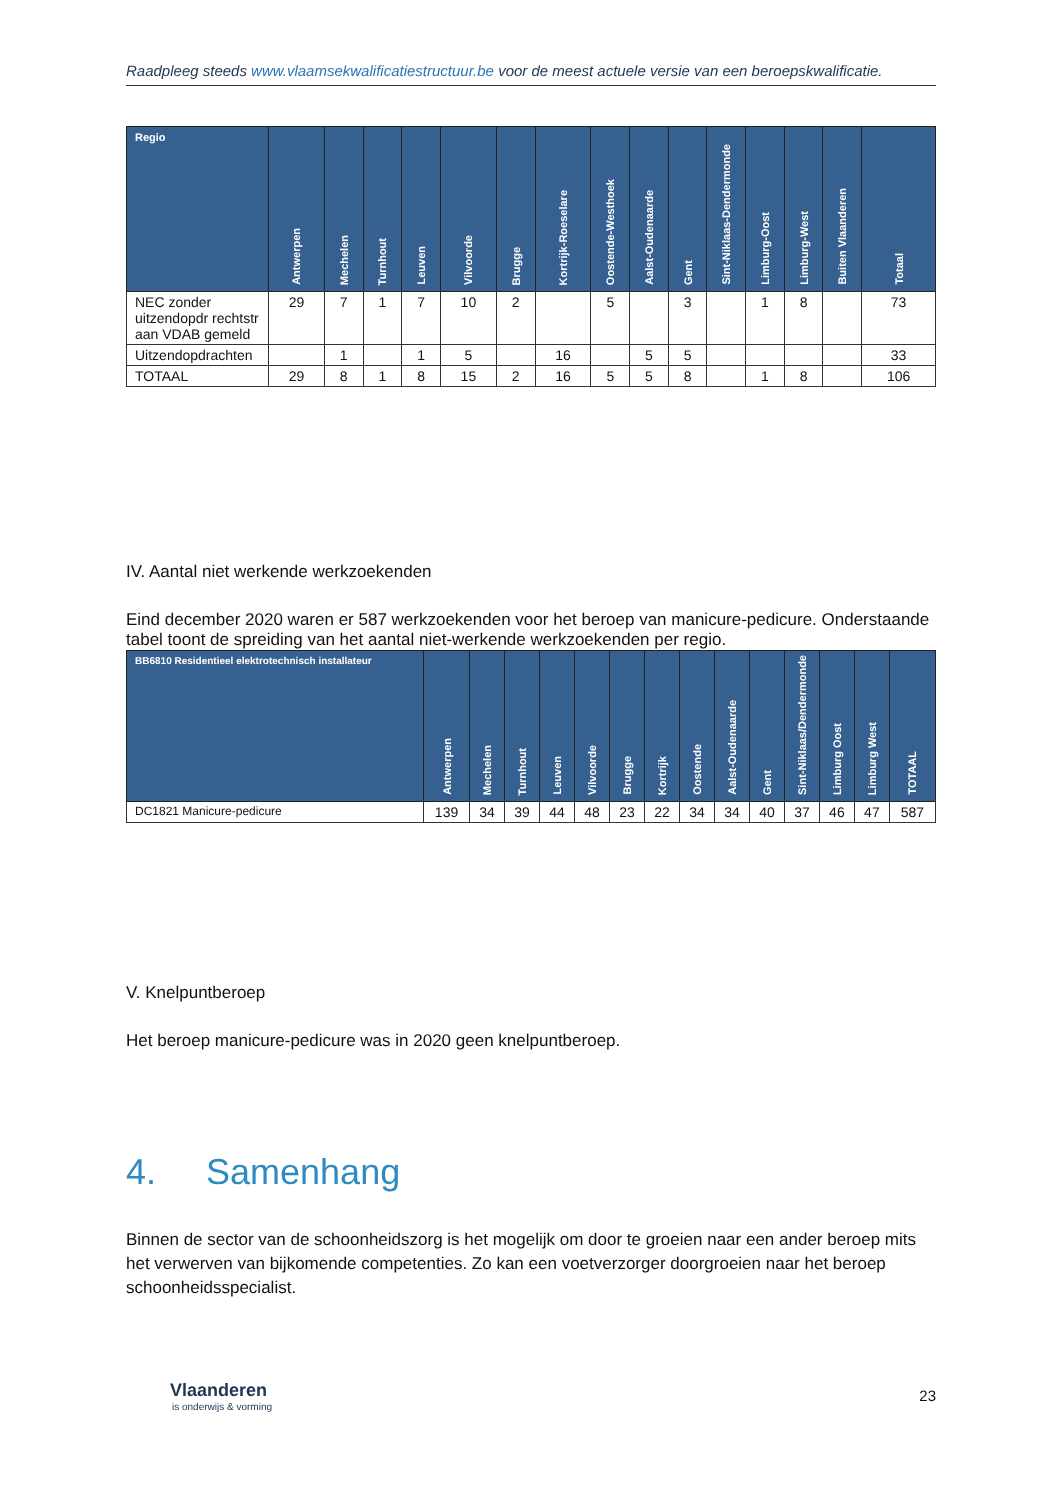Raadpleeg steeds www.vlaamsekwalificatiestructuur.be voor de meest actuele versie van een beroepskwalificatie.
| Regio | Antwerpen | Mechelen | Turnhout | Leuven | Vilvoorde | Brugge | Kortrijk-Roeselare | Oostende-Westhoek | Aalst-Oudenaarde | Gent | Sint-Niklaas-Dendermonde | Limburg-Oost | Limburg-West | Buiten Vlaanderen | Totaal |
| --- | --- | --- | --- | --- | --- | --- | --- | --- | --- | --- | --- | --- | --- | --- | --- |
| NEC zonder uitzendopdr rechtstr aan VDAB gemeld | 29 | 7 | 1 | 7 | 10 | 2 | | 5 | | 3 | | 1 | 8 | | 73 |
| Uitzendopdrachten | | 1 | | 1 | 5 | | 16 | | 5 | 5 | | | | | 33 |
| TOTAAL | 29 | 8 | 1 | 8 | 15 | 2 | 16 | 5 | 5 | 8 | | 1 | 8 | | 106 |
IV. Aantal niet werkende werkzoekenden
Eind december 2020 waren er 587 werkzoekenden voor het beroep van manicure-pedicure. Onderstaande tabel toont de spreiding van het aantal niet-werkende werkzoekenden per regio.
| BB6810 Residentieel elektrotechnisch installateur | Antwerpen | Mechelen | Turnhout | Leuven | Vilvoorde | Brugge | Kortrijk | Oostende | Aalst-Oudenaarde | Gent | Sint-Niklaas/Dendermonde | Limburg Oost | Limburg West | TOTAAL |
| --- | --- | --- | --- | --- | --- | --- | --- | --- | --- | --- | --- | --- | --- | --- |
| DC1821 Manicure-pedicure | 139 | 34 | 39 | 44 | 48 | 23 | 22 | 34 | 34 | 40 | 37 | 46 | 47 | 587 |
V. Knelpuntberoep
Het beroep manicure-pedicure was in 2020 geen knelpuntberoep.
4. Samenhang
Binnen de sector van de schoonheidszorg is het mogelijk om door te groeien naar een ander beroep mits het verwerven van bijkomende competenties. Zo kan een voetverzorger doorgroeien naar het beroep schoonheidsspecialist.
Vlaanderen
is onderwijs & vorming
23